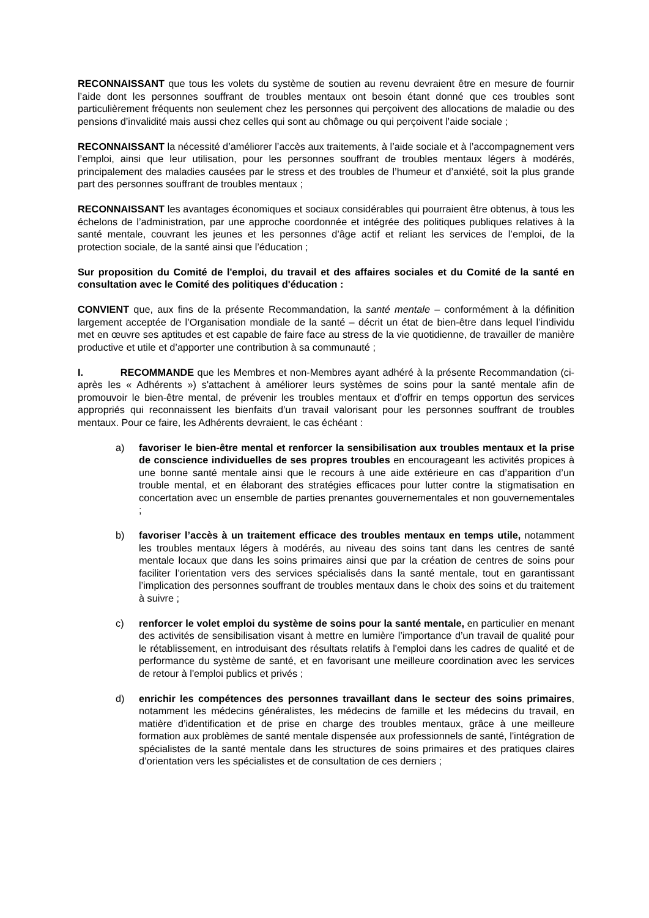RECONNAISSANT que tous les volets du système de soutien au revenu devraient être en mesure de fournir l’aide dont les personnes souffrant de troubles mentaux ont besoin étant donné que ces troubles sont particulièrement fréquents non seulement chez les personnes qui perçoivent des allocations de maladie ou des pensions d’invalidité mais aussi chez celles qui sont au chômage ou qui perçoivent l’aide sociale ;
RECONNAISSANT la nécessité d’améliorer l’accès aux traitements, à l’aide sociale et à l’accompagnement vers l’emploi, ainsi que leur utilisation, pour les personnes souffrant de troubles mentaux légers à modérés, principalement des maladies causées par le stress et des troubles de l’humeur et d’anxiété, soit la plus grande part des personnes souffrant de troubles mentaux ;
RECONNAISSANT les avantages économiques et sociaux considérables qui pourraient être obtenus, à tous les échelons de l’administration, par une approche coordonnée et intégrée des politiques publiques relatives à la santé mentale, couvrant les jeunes et les personnes d’âge actif et reliant les services de l’emploi, de la protection sociale, de la santé ainsi que l’éducation ;
Sur proposition du Comité de l'emploi, du travail et des affaires sociales et du Comité de la santé en consultation avec le Comité des politiques d'éducation :
CONVIENT que, aux fins de la présente Recommandation, la santé mentale – conformément à la définition largement acceptée de l’Organisation mondiale de la santé – décrit un état de bien-être dans lequel l’individu met en œuvre ses aptitudes et est capable de faire face au stress de la vie quotidienne, de travailler de manière productive et utile et d’apporter une contribution à sa communauté ;
I. RECOMMANDE que les Membres et non-Membres ayant adhéré à la présente Recommandation (ci-après les « Adhérents ») s'attachent à améliorer leurs systèmes de soins pour la santé mentale afin de promouvoir le bien-être mental, de prévenir les troubles mentaux et d’offrir en temps opportun des services appropriés qui reconnaissent les bienfaits d’un travail valorisant pour les personnes souffrant de troubles mentaux. Pour ce faire, les Adhérents devraient, le cas échéant :
a) favoriser le bien-être mental et renforcer la sensibilisation aux troubles mentaux et la prise de conscience individuelles de ses propres troubles en encourageant les activités propices à une bonne santé mentale ainsi que le recours à une aide extérieure en cas d’apparition d’un trouble mental, et en élaborant des stratégies efficaces pour lutter contre la stigmatisation en concertation avec un ensemble de parties prenantes gouvernementales et non gouvernementales ;
b) favoriser l’accès à un traitement efficace des troubles mentaux en temps utile, notamment les troubles mentaux légers à modérés, au niveau des soins tant dans les centres de santé mentale locaux que dans les soins primaires ainsi que par la création de centres de soins pour faciliter l’orientation vers des services spécialisés dans la santé mentale, tout en garantissant l’implication des personnes souffrant de troubles mentaux dans le choix des soins et du traitement à suivre ;
c) renforcer le volet emploi du système de soins pour la santé mentale, en particulier en menant des activités de sensibilisation visant à mettre en lumière l’importance d’un travail de qualité pour le rétablissement, en introduisant des résultats relatifs à l'emploi dans les cadres de qualité et de performance du système de santé, et en favorisant une meilleure coordination avec les services de retour à l'emploi publics et privés ;
d) enrichir les compétences des personnes travaillant dans le secteur des soins primaires, notamment les médecins généralistes, les médecins de famille et les médecins du travail, en matière d’identification et de prise en charge des troubles mentaux, grâce à une meilleure formation aux problèmes de santé mentale dispensée aux professionnels de santé, l'intégration de spécialistes de la santé mentale dans les structures de soins primaires et des pratiques claires d’orientation vers les spécialistes et de consultation de ces derniers ;